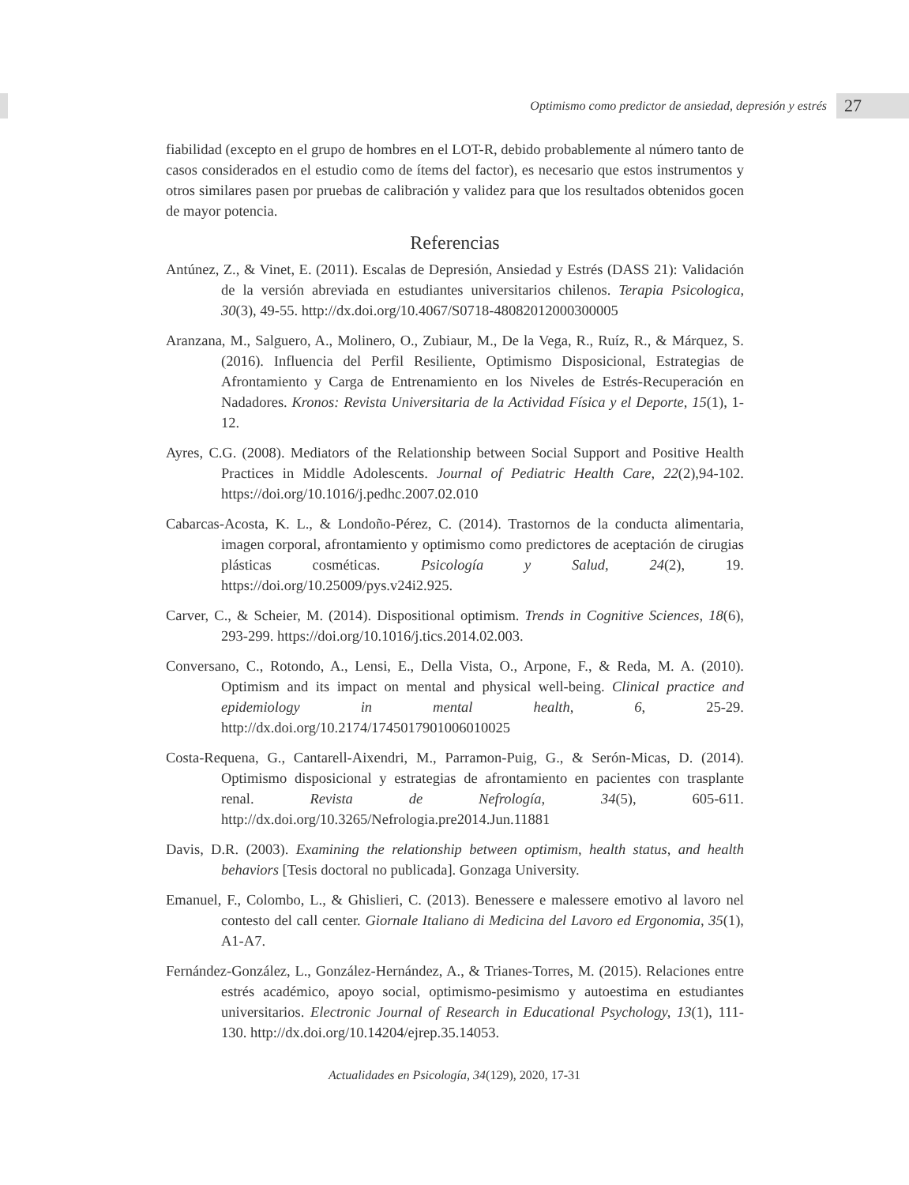Optimismo como predictor de ansiedad, depresión y estrés 27
fiabilidad (excepto en el grupo de hombres en el LOT-R, debido probablemente al número tanto de casos considerados en el estudio como de ítems del factor), es necesario que estos instrumentos y otros similares pasen por pruebas de calibración y validez para que los resultados obtenidos gocen de mayor potencia.
Referencias
Antúnez, Z., & Vinet, E. (2011). Escalas de Depresión, Ansiedad y Estrés (DASS 21): Validación de la versión abreviada en estudiantes universitarios chilenos. Terapia Psicologica, 30(3), 49-55. http://dx.doi.org/10.4067/S0718-48082012000300005
Aranzana, M., Salguero, A., Molinero, O., Zubiaur, M., De la Vega, R., Ruíz, R., & Márquez, S. (2016). Influencia del Perfil Resiliente, Optimismo Disposicional, Estrategias de Afrontamiento y Carga de Entrenamiento en los Niveles de Estrés-Recuperación en Nadadores. Kronos: Revista Universitaria de la Actividad Física y el Deporte, 15(1), 1-12.
Ayres, C.G. (2008). Mediators of the Relationship between Social Support and Positive Health Practices in Middle Adolescents. Journal of Pediatric Health Care, 22(2),94-102. https://doi.org/10.1016/j.pedhc.2007.02.010
Cabarcas-Acosta, K. L., & Londoño-Pérez, C. (2014). Trastornos de la conducta alimentaria, imagen corporal, afrontamiento y optimismo como predictores de aceptación de cirugias plásticas cosméticas. Psicología y Salud, 24(2), 19. https://doi.org/10.25009/pys.v24i2.925.
Carver, C., & Scheier, M. (2014). Dispositional optimism. Trends in Cognitive Sciences, 18(6), 293-299. https://doi.org/10.1016/j.tics.2014.02.003.
Conversano, C., Rotondo, A., Lensi, E., Della Vista, O., Arpone, F., & Reda, M. A. (2010). Optimism and its impact on mental and physical well-being. Clinical practice and epidemiology in mental health, 6, 25-29. http://dx.doi.org/10.2174/1745017901006010025
Costa-Requena, G., Cantarell-Aixendri, M., Parramon-Puig, G., & Serón-Micas, D. (2014). Optimismo disposicional y estrategias de afrontamiento en pacientes con trasplante renal. Revista de Nefrología, 34(5), 605-611. http://dx.doi.org/10.3265/Nefrologia.pre2014.Jun.11881
Davis, D.R. (2003). Examining the relationship between optimism, health status, and health behaviors [Tesis doctoral no publicada]. Gonzaga University.
Emanuel, F., Colombo, L., & Ghislieri, C. (2013). Benessere e malessere emotivo al lavoro nel contesto del call center. Giornale Italiano di Medicina del Lavoro ed Ergonomia, 35(1), A1-A7.
Fernández-González, L., González-Hernández, A., & Trianes-Torres, M. (2015). Relaciones entre estrés académico, apoyo social, optimismo-pesimismo y autoestima en estudiantes universitarios. Electronic Journal of Research in Educational Psychology, 13(1), 111-130. http://dx.doi.org/10.14204/ejrep.35.14053.
Actualidades en Psicología, 34(129), 2020, 17-31